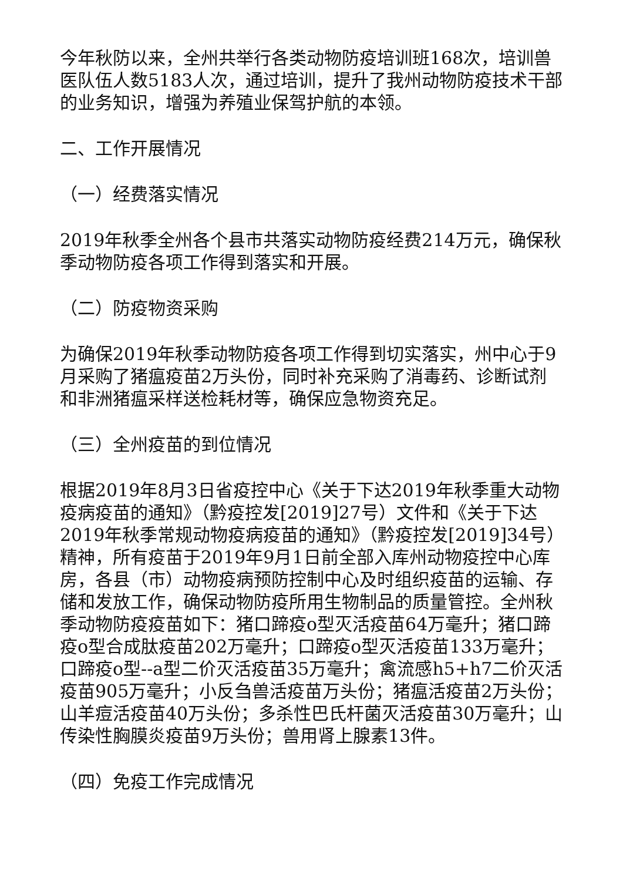今年秋防以来，全州共举行各类动物防疫培训班168次，培训兽医队伍人数5183人次，通过培训，提升了我州动物防疫技术干部的业务知识，增强为养殖业保驾护航的本领。
二、工作开展情况
（一）经费落实情况
2019年秋季全州各个县市共落实动物防疫经费214万元，确保秋季动物防疫各项工作得到落实和开展。
（二）防疫物资采购
为确保2019年秋季动物防疫各项工作得到切实落实，州中心于9月采购了猪瘟疫苗2万头份，同时补充采购了消毒药、诊断试剂和非洲猪瘟采样送检耗材等，确保应急物资充足。
（三）全州疫苗的到位情况
根据2019年8月3日省疫控中心《关于下达2019年秋季重大动物疫病疫苗的通知》（黔疫控发[2019]27号）文件和《关于下达2019年秋季常规动物疫病疫苗的通知》（黔疫控发[2019]34号）精神，所有疫苗于2019年9月1日前全部入库州动物疫控中心库房，各县（市）动物疫病预防控制中心及时组织疫苗的运输、存储和发放工作，确保动物防疫所用生物制品的质量管控。全州秋季动物防疫疫苗如下：猪口蹄疫o型灭活疫苗64万毫升；猪口蹄疫o型合成肽疫苗202万毫升；口蹄疫o型灭活疫苗133万毫升；口蹄疫o型--a型二价灭活疫苗35万毫升；禽流感h5+h7二价灭活疫苗905万毫升；小反刍兽活疫苗万头份；猪瘟活疫苗2万头份；山羊痘活疫苗40万头份；多杀性巴氏杆菌灭活疫苗30万毫升；山传染性胸膜炎疫苗9万头份；兽用肾上腺素13件。
（四）免疫工作完成情况